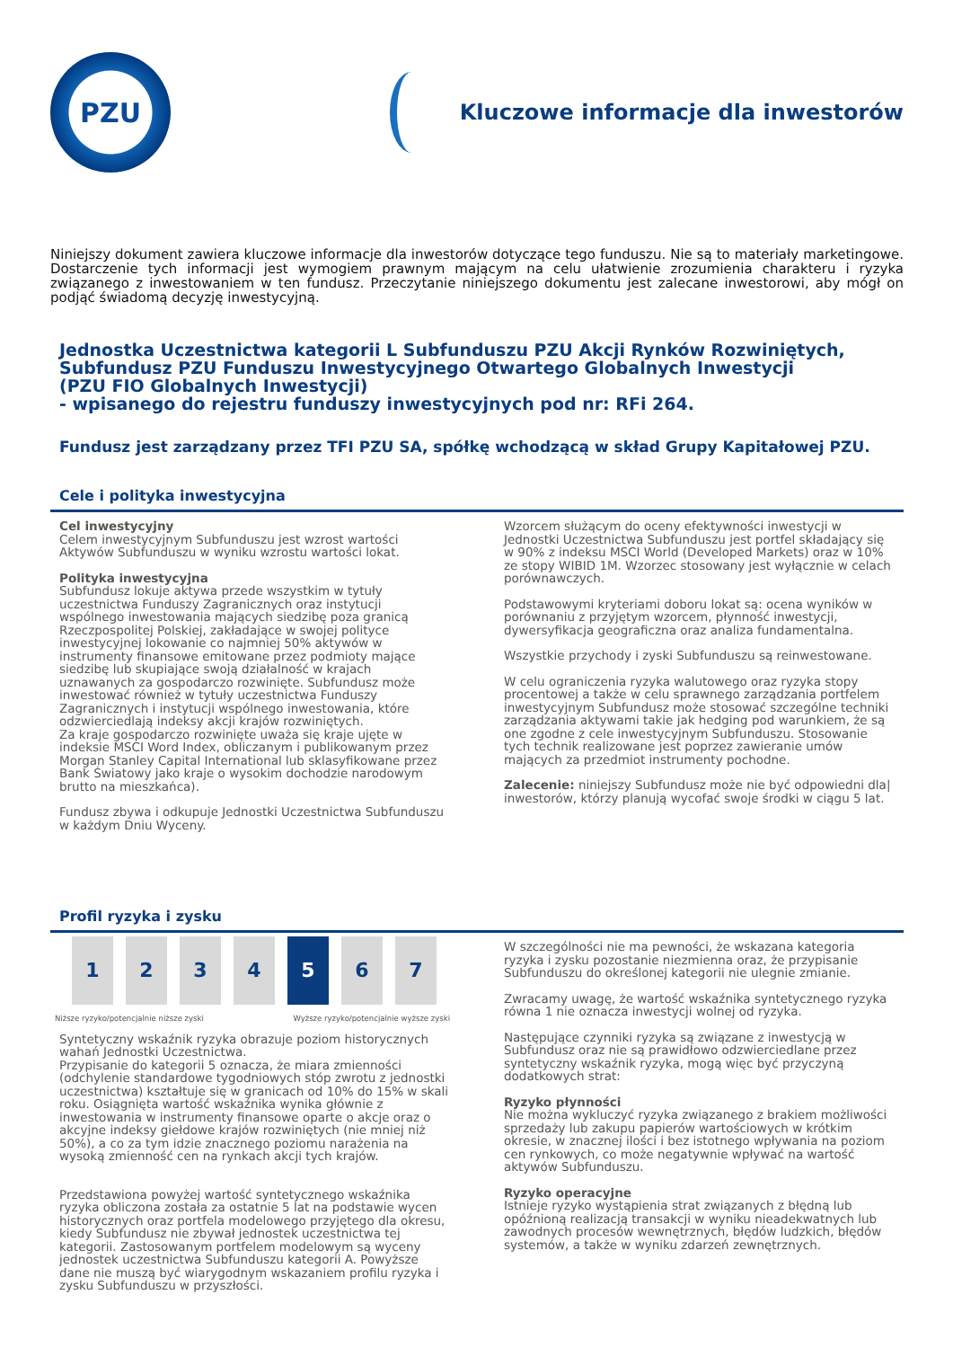PZU
Kluczowe informacje dla inwestorów
Niniejszy dokument zawiera kluczowe informacje dla inwestorów dotyczące tego funduszu. Nie są to materiały marketingowe. Dostarczenie tych informacji jest wymogiem prawnym mającym na celu ułatwienie zrozumienia charakteru i ryzyka związanego z inwestowaniem w ten fundusz. Przeczytanie niniejszego dokumentu jest zalecane inwestorowi, aby mógł on podjąć świadomą decyzję inwestycyjną.
Jednostka Uczestnictwa kategorii L Subfunduszu PZU Akcji Rynków Rozwiniętych,
Subfundusz PZU Funduszu Inwestycyjnego Otwartego Globalnych Inwestycji
(PZU FIO Globalnych Inwestycji)
- wpisanego do rejestru funduszy inwestycyjnych pod nr: RFi 264.
Fundusz jest zarządzany przez TFI PZU SA, spółkę wchodzącą w skład Grupy Kapitałowej PZU.
Cele i polityka inwestycyjna
Cel inwestycyjny
Celem inwestycyjnym Subfunduszu jest wzrost wartości Aktywów Subfunduszu w wyniku wzrostu wartości lokat.
Polityka inwestycyjna
Subfundusz lokuje aktywa przede wszystkim w tytuły uczestnictwa Funduszy Zagranicznych oraz instytucji wspólnego inwestowania mających siedzibę poza granicą Rzeczpospolitej Polskiej, zakładające w swojej polityce inwestycyjnej lokowanie co najmniej 50% aktywów w instrumenty finansowe emitowane przez podmioty mające siedzibę lub skupiające swoją działalność w krajach uznawanych za gospodarczo rozwinięte. Subfundusz może inwestować również w tytuły uczestnictwa Funduszy Zagranicznych i instytucji wspólnego inwestowania, które odzwierciedlają indeksy akcji krajów rozwiniętych.
Za kraje gospodarczo rozwinięte uważa się kraje ujęte w indeksie MSCI Word Index, obliczanym i publikowanym przez Morgan Stanley Capital International lub sklasyfikowane przez Bank Światowy jako kraje o wysokim dochodzie narodowym brutto na mieszkańca).
Fundusz zbywa i odkupuje Jednostki Uczestnictwa Subfunduszu w każdym Dniu Wyceny.
Wzorcem służącym do oceny efektywności inwestycji w Jednostki Uczestnictwa Subfunduszu jest portfel składający się w 90% z indeksu MSCI World (Developed Markets) oraz w 10% ze stopy WIBID 1M. Wzorzec stosowany jest wyłącznie w celach porównawczych.
Podstawowymi kryteriami doboru lokat są: ocena wyników w porównaniu z przyjętym wzorcem, płynność inwestycji, dywersyfikacja geograficzna oraz analiza fundamentalna.
Wszystkie przychody i zyski Subfunduszu są reinwestowane.
W celu ograniczenia ryzyka walutowego oraz ryzyka stopy procentowej a także w celu sprawnego zarządzania portfelem inwestycyjnym Subfundusz może stosować szczególne techniki zarządzania aktywami takie jak hedging pod warunkiem, że są one zgodne z cele inwestycyjnym Subfunduszu. Stosowanie tych technik realizowane jest poprzez zawieranie umów mających za przedmiot instrumenty pochodne.
Zalecenie: niniejszy Subfundusz może nie być odpowiedni dla|
inwestorów, którzy planują wycofać swoje środki w ciągu 5 lat.
Profil ryzyka i zysku
| 1 | 2 | 3 | 4 | 5 | 6 | 7 |
Niższe ryzyko/potencjalnie niższe zyski Wyższe ryzyko/potencjalnie wyższe zyski
Syntetyczny wskaźnik ryzyka obrazuje poziom historycznych wahań Jednostki Uczestnictwa.
Przypisanie do kategorii 5 oznacza, że miara zmienności (odchylenie standardowe tygodniowych stóp zwrotu z jednostki uczestnictwa) kształtuje się w granicach od 10% do 15% w skali roku. Osiągnięta wartość wskaźnika wynika głównie z inwestowania w instrumenty finansowe oparte o akcje oraz o akcyjne indeksy giełdowe krajów rozwiniętych (nie mniej niż 50%), a co za tym idzie znacznego poziomu narażenia na wysoką zmienność cen na rynkach akcji tych krajów.
Przedstawiona powyżej wartość syntetycznego wskaźnika ryzyka obliczona została za ostatnie 5 lat na podstawie wycen historycznych oraz portfela modelowego przyjętego dla okresu, kiedy Subfundusz nie zbywał jednostek uczestnictwa tej kategorii. Zastosowanym portfelem modelowym są wyceny jednostek uczestnictwa Subfunduszu kategorii A. Powyższe dane nie muszą być wiarygodnym wskazaniem profilu ryzyka i zysku Subfunduszu w przyszłości.
W szczególności nie ma pewności, że wskazana kategoria ryzyka i zysku pozostanie niezmienna oraz, że przypisanie Subfunduszu do określonej kategorii nie ulegnie zmianie.
Zwracamy uwagę, że wartość wskaźnika syntetycznego ryzyka równa 1 nie oznacza inwestycji wolnej od ryzyka.
Następujące czynniki ryzyka są związane z inwestycją w Subfundusz oraz nie są prawidłowo odzwierciedlane przez syntetyczny wskaźnik ryzyka, mogą więc być przyczyną dodatkowych strat:
Ryzyko płynności
Nie można wykluczyć ryzyka związanego z brakiem możliwości sprzedaży lub zakupu papierów wartościowych w krótkim okresie, w znacznej ilości i bez istotnego wpływania na poziom cen rynkowych, co może negatywnie wpływać na wartość aktywów Subfunduszu.
Ryzyko operacyjne
Istnieje ryzyko wystąpienia strat związanych z błędną lub opóźnioną realizacją transakcji w wyniku nieadekwatnych lub zawodnych procesów wewnętrznych, błędów ludzkich, błędów systemów, a także w wyniku zdarzeń zewnętrznych.